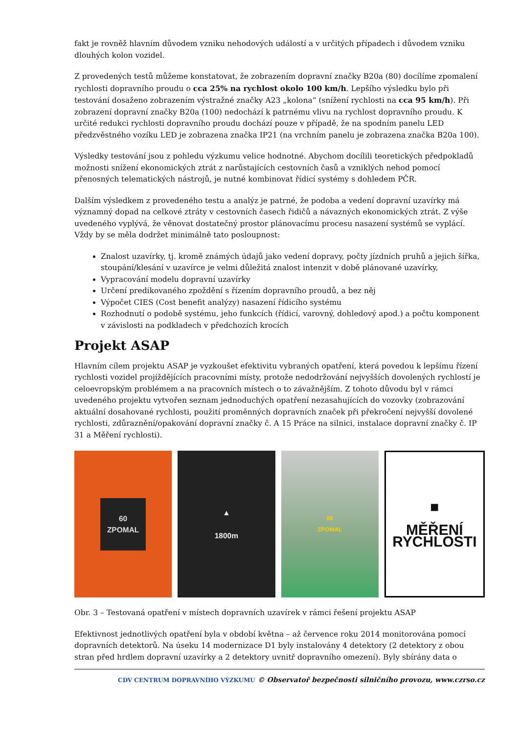fakt je rovněž hlavním důvodem vzniku nehodových událostí a v určitých případech i důvodem vzniku dlouhých kolon vozidel.
Z provedených testů můžeme konstatovat, že zobrazením dopravní značky B20a (80) docílíme zpomalení rychlosti dopravního proudu o cca 25% na rychlost okolo 100 km/h. Lepšího výsledku bylo při testování dosaženo zobrazením výstražné značky A23 „kolona“ (snížení rychlosti na cca 95 km/h). Při zobrazení dopravní značky B20a (100) nedochází k patrnému vlivu na rychlost dopravního proudu. K určité redukci rychlosti dopravního proudu dochází pouze v případě, že na spodním panelu LED předzvěstného vozíku LED je zobrazena značka IP21 (na vrchním panelu je zobrazena značka B20a 100).
Výsledky testování jsou z pohledu výzkumu velice hodnotné. Abychom docílili teoretických předpokladů možnosti snížení ekonomických ztrát z narůstajících cestovních časů a vzniklých nehod pomocí přenosných telematických nástrojů, je nutné kombinovat řídicí systémy s dohledem PČR.
Dalším výsledkem z provedeného testu a analýz je patrné, že podoba a vedení dopravní uzavírky má významný dopad na celkové ztráty v cestovních časech řidičů a návazných ekonomických ztrát. Z výše uvedeného vyplývá, že věnovat dostatečný prostor plánovacímu procesu nasazení systémů se vyplácí. Vždy by se měla dodržet minimálně tato posloupnost:
Znalost uzavírky, tj. kromě známých údajů jako vedení dopravy, počty jízdních pruhů a jejich šířka, stoupání/klesání v uzavírce je velmi důležitá znalost intenzit v době plánované uzavírky,
Vypracování modelu dopravní uzavírky
Určení predikovaného zpoždění s řízením dopravního proudů, a bez něj
Výpočet CIES (Cost benefit analýzy) nasazení řídicího systému
Rozhodnutí o podobě systému, jeho funkcích (řídicí, varovný, dohledový apod.) a počtu komponent v závislosti na podkladech v předchozích krocích
Projekt ASAP
Hlavním cílem projektu ASAP je vyzkoušet efektivitu vybraných opatření, která povedou k lepšímu řízení rychlosti vozidel projíždějících pracovními místy, protože nedodržování nejvyšších dovolených rychlostí je celoevropským problémem a na pracovních místech o to závažnějším. Z tohoto důvodu byl v rámci uvedeného projektu vytvořen seznam jednoduchých opatření nezasahujících do vozovky (zobrazování aktuální dosahované rychlosti, použití proměnných dopravních značek při překročení nejvyšší dovolené rychlosti, zdůraznění/opakování dopravní značky č. A 15 Práce na silnici, instalace dopravní značky č. IP 31 a Měření rychlosti).
60
ZPOMAL
▲
1800m
88
ZPOMAL
■
MĚŘENÍ
RYCHLOSTI
Obr. 3 – Testovaná opatření v místech dopravních uzavírek v rámci řešení projektu ASAP
Efektivnost jednotlivých opatření byla v období května – až července roku 2014 monitorována pomocí dopravních detektorů. Na úseku 14 modernizace D1 byly instalovány 4 detektory (2 detektory z obou stran před hrdlem dopravní uzavírky a 2 detektory uvnitř dopravního omezení). Byly sbírány data o
CDV CENTRUM DOPRAVNÍHO VÝZKUMU © Observatoř bezpečnosti silničního provozu, www.czrso.cz